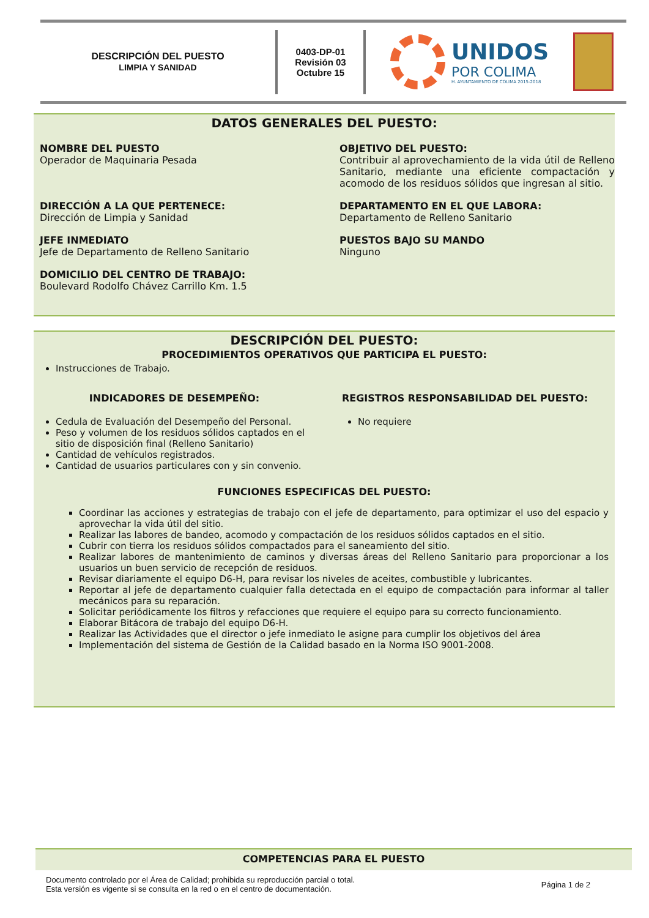DESCRIPCIÓN DEL PUESTO
LIMPIA Y SANIDAD
0403-DP-01
Revisión 03
Octubre 15
UNIDOS
POR COLIMA
H. AYUNTAMIENTO DE COLIMA 2015-2018
DATOS GENERALES DEL PUESTO:
NOMBRE DEL PUESTO
Operador de Maquinaria Pesada
OBJETIVO DEL PUESTO:
Contribuir al aprovechamiento de la vida útil de Relleno Sanitario, mediante una eficiente compactación y acomodo de los residuos sólidos que ingresan al sitio.
DIRECCIÓN A LA QUE PERTENECE:
Dirección de Limpia y Sanidad
DEPARTAMENTO EN EL QUE LABORA:
Departamento de Relleno Sanitario
JEFE INMEDIATO
Jefe de Departamento de Relleno Sanitario
PUESTOS BAJO SU MANDO
Ninguno
DOMICILIO DEL CENTRO DE TRABAJO:
Boulevard Rodolfo Chávez Carrillo Km. 1.5
DESCRIPCIÓN DEL PUESTO:
PROCEDIMIENTOS OPERATIVOS QUE PARTICIPA EL PUESTO:
Instrucciones de Trabajo.
INDICADORES DE DESEMPEÑO:
Cedula de Evaluación del Desempeño del Personal.
Peso y volumen de los residuos sólidos captados en el sitio de disposición final (Relleno Sanitario)
Cantidad de vehículos registrados.
Cantidad de usuarios particulares con y sin convenio.
REGISTROS RESPONSABILIDAD DEL PUESTO:
No requiere
FUNCIONES ESPECIFICAS DEL PUESTO:
Coordinar las acciones y estrategias de trabajo con el jefe de departamento, para optimizar el uso del espacio y aprovechar la vida útil del sitio.
Realizar las labores de bandeo, acomodo y compactación de los residuos sólidos captados en el sitio.
Cubrir con tierra los residuos sólidos compactados para el saneamiento del sitio.
Realizar labores de mantenimiento de caminos y diversas áreas del Relleno Sanitario para proporcionar a los usuarios un buen servicio de recepción de residuos.
Revisar diariamente el equipo D6-H, para revisar los niveles de aceites, combustible y lubricantes.
Reportar al jefe de departamento cualquier falla detectada en el equipo de compactación para informar al taller mecánicos para su reparación.
Solicitar periódicamente los filtros y refacciones que requiere el equipo para su correcto funcionamiento.
Elaborar Bitácora de trabajo del equipo D6-H.
Realizar las Actividades que el director o jefe inmediato le asigne para cumplir los objetivos del área
Implementación del sistema de Gestión de la Calidad basado en la Norma ISO 9001-2008.
COMPETENCIAS PARA EL PUESTO
Documento controlado por el Área de Calidad; prohibida su reproducción parcial o total.
Esta versión es vigente si se consulta en la red o en el centro de documentación.
Página 1 de 2